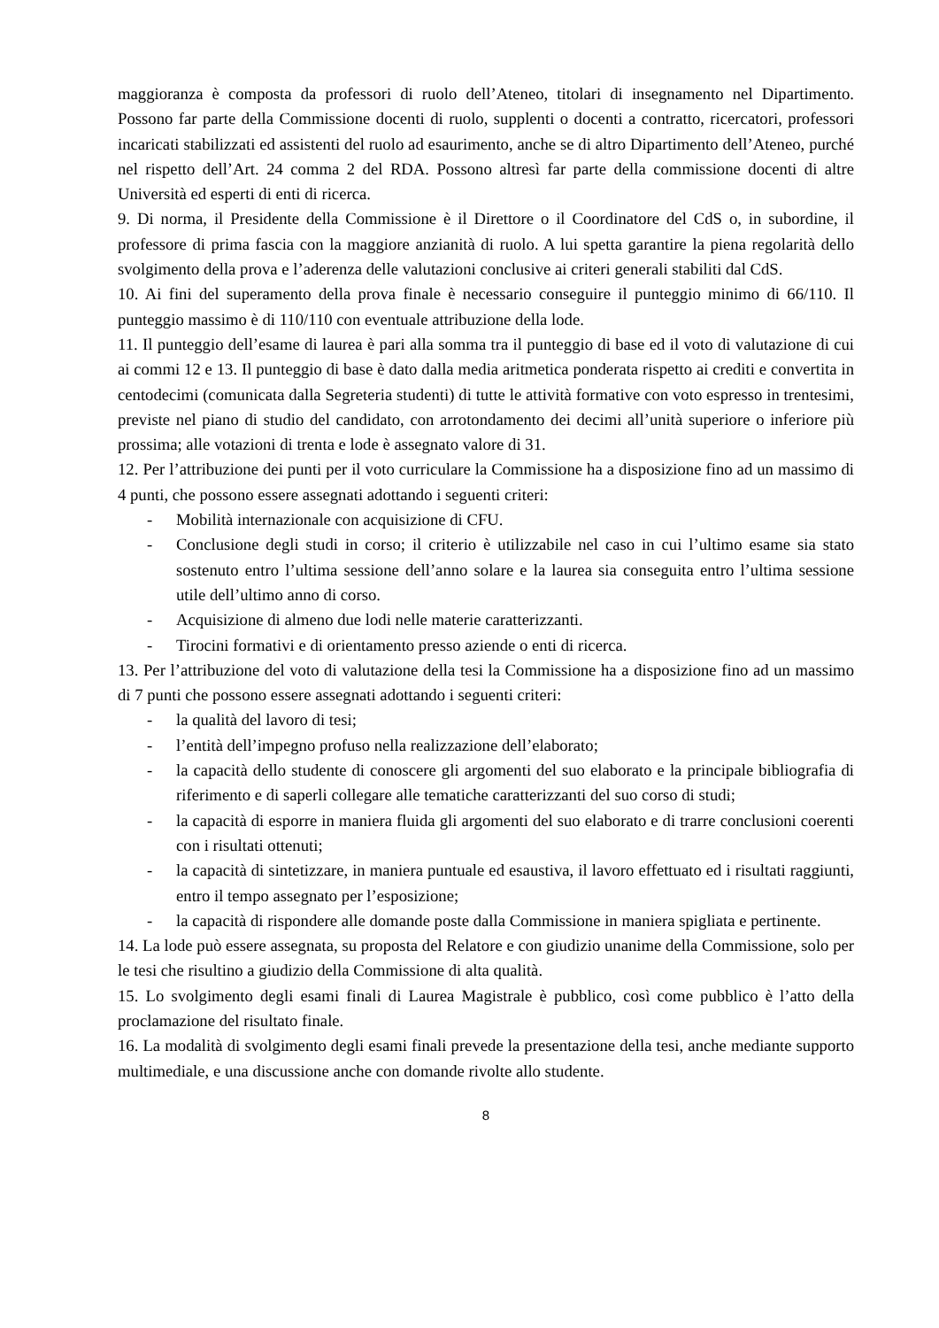maggioranza è composta da professori di ruolo dell’Ateneo, titolari di insegnamento nel Dipartimento. Possono far parte della Commissione docenti di ruolo, supplenti o docenti a contratto, ricercatori, professori incaricati stabilizzati ed assistenti del ruolo ad esaurimento, anche se di altro Dipartimento dell’Ateneo, purché nel rispetto dell’Art. 24 comma 2 del RDA. Possono altresì far parte della commissione docenti di altre Università ed esperti di enti di ricerca.
9. Di norma, il Presidente della Commissione è il Direttore o il Coordinatore del CdS o, in subordine, il professore di prima fascia con la maggiore anzianità di ruolo. A lui spetta garantire la piena regolarità dello svolgimento della prova e l’aderenza delle valutazioni conclusive ai criteri generali stabiliti dal CdS.
10. Ai fini del superamento della prova finale è necessario conseguire il punteggio minimo di 66/110. Il punteggio massimo è di 110/110 con eventuale attribuzione della lode.
11. Il punteggio dell’esame di laurea è pari alla somma tra il punteggio di base ed il voto di valutazione di cui ai commi 12 e 13. Il punteggio di base è dato dalla media aritmetica ponderata rispetto ai crediti e convertita in centodecimi (comunicata dalla Segreteria studenti) di tutte le attività formative con voto espresso in trentesimi, previste nel piano di studio del candidato, con arrotondamento dei decimi all’unità superiore o inferiore più prossima; alle votazioni di trenta e lode è assegnato valore di 31.
12. Per l’attribuzione dei punti per il voto curriculare la Commissione ha a disposizione fino ad un massimo di 4 punti, che possono essere assegnati adottando i seguenti criteri:
- Mobilità internazionale con acquisizione di CFU.
- Conclusione degli studi in corso; il criterio è utilizzabile nel caso in cui l’ultimo esame sia stato sostenuto entro l’ultima sessione dell’anno solare e la laurea sia conseguita entro l’ultima sessione utile dell’ultimo anno di corso.
- Acquisizione di almeno due lodi nelle materie caratterizzanti.
- Tirocini formativi e di orientamento presso aziende o enti di ricerca.
13. Per l’attribuzione del voto di valutazione della tesi la Commissione ha a disposizione fino ad un massimo di 7 punti che possono essere assegnati adottando i seguenti criteri:
- la qualità del lavoro di tesi;
- l’entità dell’impegno profuso nella realizzazione dell’elaborato;
- la capacità dello studente di conoscere gli argomenti del suo elaborato e la principale bibliografia di riferimento e di saperli collegare alle tematiche caratterizzanti del suo corso di studi;
- la capacità di esporre in maniera fluida gli argomenti del suo elaborato e di trarre conclusioni coerenti con i risultati ottenuti;
- la capacità di sintetizzare, in maniera puntuale ed esaustiva, il lavoro effettuato ed i risultati raggiunti, entro il tempo assegnato per l’esposizione;
- la capacità di rispondere alle domande poste dalla Commissione in maniera spigliata e pertinente.
14. La lode può essere assegnata, su proposta del Relatore e con giudizio unanime della Commissione, solo per le tesi che risultino a giudizio della Commissione di alta qualità.
15. Lo svolgimento degli esami finali di Laurea Magistrale è pubblico, così come pubblico è l’atto della proclamazione del risultato finale.
16. La modalità di svolgimento degli esami finali prevede la presentazione della tesi, anche mediante supporto multimediale, e una discussione anche con domande rivolte allo studente.
8